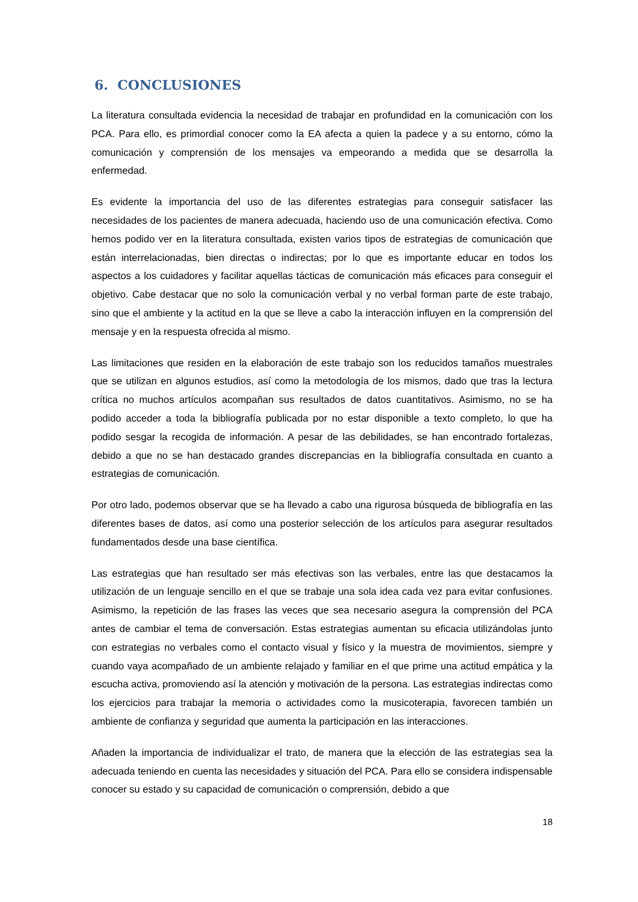6. CONCLUSIONES
La literatura consultada evidencia la necesidad de trabajar en profundidad en la comunicación con los PCA. Para ello, es primordial conocer como la EA afecta a quien la padece y a su entorno, cómo la comunicación y comprensión de los mensajes va empeorando a medida que se desarrolla la enfermedad.
Es evidente la importancia del uso de las diferentes estrategias para conseguir satisfacer las necesidades de los pacientes de manera adecuada, haciendo uso de una comunicación efectiva. Como hemos podido ver en la literatura consultada, existen varios tipos de estrategias de comunicación que están interrelacionadas, bien directas o indirectas; por lo que es importante educar en todos los aspectos a los cuidadores y facilitar aquellas tácticas de comunicación más eficaces para conseguir el objetivo. Cabe destacar que no solo la comunicación verbal y no verbal forman parte de este trabajo, sino que el ambiente y la actitud en la que se lleve a cabo la interacción influyen en la comprensión del mensaje y en la respuesta ofrecida al mismo.
Las limitaciones que residen en la elaboración de este trabajo son los reducidos tamaños muestrales que se utilizan en algunos estudios, así como la metodología de los mismos, dado que tras la lectura crítica no muchos artículos acompañan sus resultados de datos cuantitativos. Asimismo, no se ha podido acceder a toda la bibliografía publicada por no estar disponible a texto completo, lo que ha podido sesgar la recogida de información. A pesar de las debilidades, se han encontrado fortalezas, debido a que no se han destacado grandes discrepancias en la bibliografía consultada en cuanto a estrategias de comunicación.
Por otro lado, podemos observar que se ha llevado a cabo una rigurosa búsqueda de bibliografía en las diferentes bases de datos, así como una posterior selección de los artículos para asegurar resultados fundamentados desde una base científica.
Las estrategias que han resultado ser más efectivas son las verbales, entre las que destacamos la utilización de un lenguaje sencillo en el que se trabaje una sola idea cada vez para evitar confusiones. Asimismo, la repetición de las frases las veces que sea necesario asegura la comprensión del PCA antes de cambiar el tema de conversación. Estas estrategias aumentan su eficacia utilizándolas junto con estrategias no verbales como el contacto visual y físico y la muestra de movimientos, siempre y cuando vaya acompañado de un ambiente relajado y familiar en el que prime una actitud empática y la escucha activa, promoviendo así la atención y motivación de la persona. Las estrategias indirectas como los ejercicios para trabajar la memoria o actividades como la musicoterapia, favorecen también un ambiente de confianza y seguridad que aumenta la participación en las interacciones.
Añaden la importancia de individualizar el trato, de manera que la elección de las estrategias sea la adecuada teniendo en cuenta las necesidades y situación del PCA. Para ello se considera indispensable conocer su estado y su capacidad de comunicación o comprensión, debido a que
18